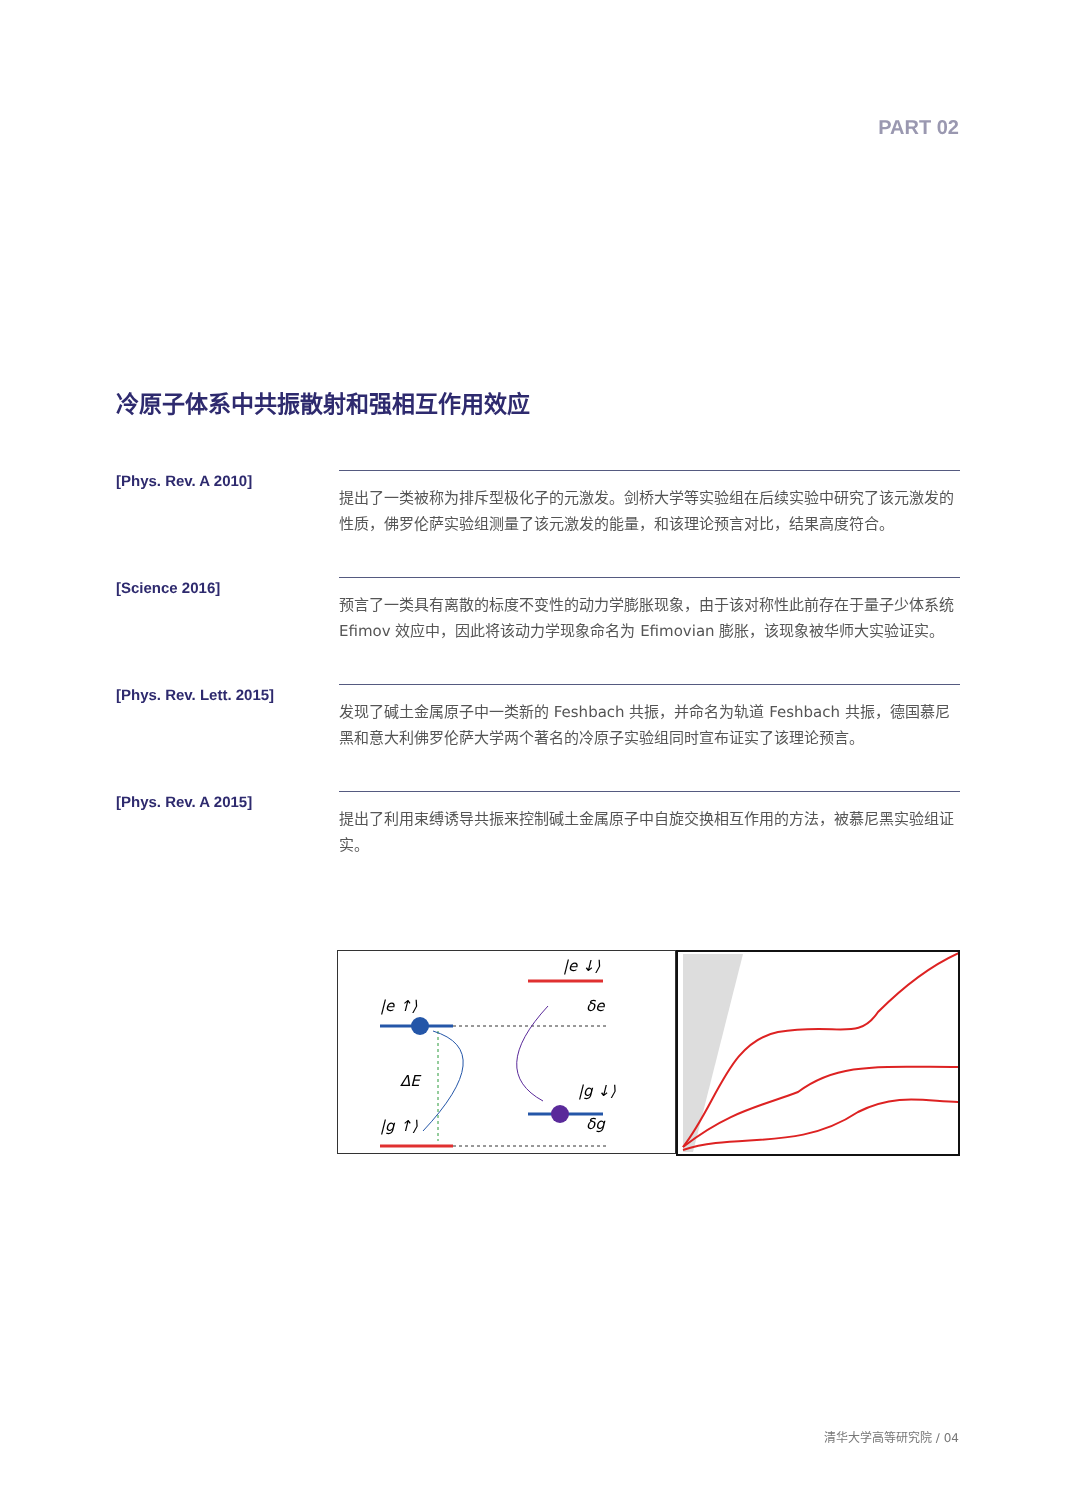PART 02
冷原子体系中共振散射和强相互作用效应
[Phys. Rev. A 2010]
提出了一类被称为排斥型极化子的元激发。剑桥大学等实验组在后续实验中研究了该元激发的性质，佛罗伦萨实验组测量了该元激发的能量，和该理论预言对比，结果高度符合。
[Science 2016]
预言了一类具有离散的标度不变性的动力学膨胀现象，由于该对称性此前存在于量子少体系统 Efimov 效应中，因此将该动力学现象命名为 Efimovian 膨胀，该现象被华师大实验证实。
[Phys. Rev. Lett. 2015]
发现了碱土金属原子中一类新的 Feshbach 共振，并命名为轨道 Feshbach 共振，德国慕尼黑和意大利佛罗伦萨大学两个著名的冷原子实验组同时宣布证实了该理论预言。
[Phys. Rev. A 2015]
提出了利用束缚诱导共振来控制碱土金属原子中自旋交换相互作用的方法，被慕尼黑实验组证实。
|e ↑⟩
|e ↓⟩
ΔE
|g ↑⟩
|g ↓⟩
δe
δg
清华大学高等研究院 / 04